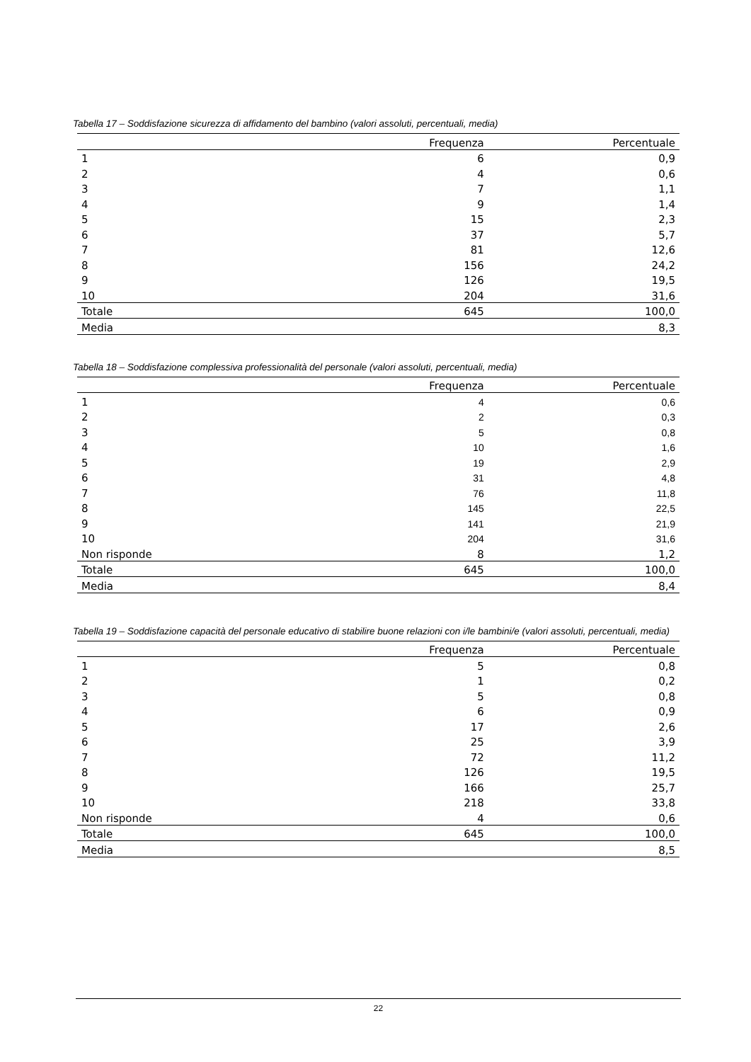Tabella 17 – Soddisfazione sicurezza di affidamento del bambino (valori assoluti, percentuali, media)
| | Frequenza | Percentuale |
| --- | --- | --- |
| 1 | 6 | 0,9 |
| 2 | 4 | 0,6 |
| 3 | 7 | 1,1 |
| 4 | 9 | 1,4 |
| 5 | 15 | 2,3 |
| 6 | 37 | 5,7 |
| 7 | 81 | 12,6 |
| 8 | 156 | 24,2 |
| 9 | 126 | 19,5 |
| 10 | 204 | 31,6 |
| Totale | 645 | 100,0 |
| Media | | 8,3 |
Tabella 18 – Soddisfazione complessiva professionalità del personale (valori assoluti, percentuali, media)
| | Frequenza | Percentuale |
| --- | --- | --- |
| 1 | 4 | 0,6 |
| 2 | 2 | 0,3 |
| 3 | 5 | 0,8 |
| 4 | 10 | 1,6 |
| 5 | 19 | 2,9 |
| 6 | 31 | 4,8 |
| 7 | 76 | 11,8 |
| 8 | 145 | 22,5 |
| 9 | 141 | 21,9 |
| 10 | 204 | 31,6 |
| Non risponde | 8 | 1,2 |
| Totale | 645 | 100,0 |
| Media | | 8,4 |
Tabella 19 – Soddisfazione capacità del personale educativo di stabilire buone relazioni con i/le bambini/e (valori assoluti, percentuali, media)
| | Frequenza | Percentuale |
| --- | --- | --- |
| 1 | 5 | 0,8 |
| 2 | 1 | 0,2 |
| 3 | 5 | 0,8 |
| 4 | 6 | 0,9 |
| 5 | 17 | 2,6 |
| 6 | 25 | 3,9 |
| 7 | 72 | 11,2 |
| 8 | 126 | 19,5 |
| 9 | 166 | 25,7 |
| 10 | 218 | 33,8 |
| Non risponde | 4 | 0,6 |
| Totale | 645 | 100,0 |
| Media | | 8,5 |
22